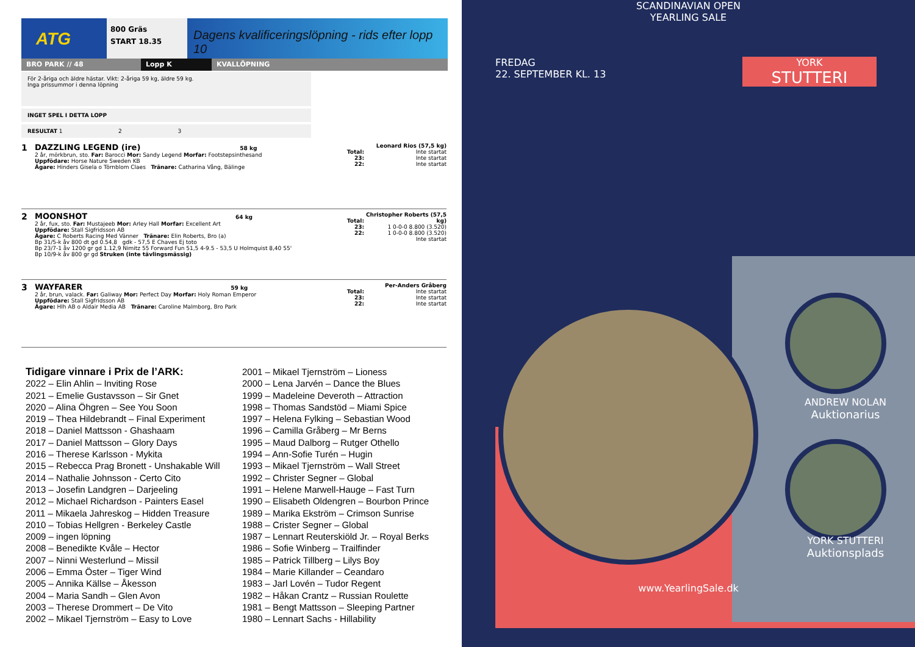ATG
800 Gräs
START 18.35
Dagens kvalificeringslöpning - rids efter lopp 10
BRO PARK // 48 Lopp K KVALLÖPNING
För 2-åriga och äldre hästar. Vikt: 2-åriga 59 kg, äldre 59 kg.
Inga prissummor i denna löpning
INGET SPEL I DETTA LOPP
RESULTAT 1 2 3
1 DAZZLING LEGEND (ire) 58 kg
2 år, mörkbrun, sto. Far: Barocci Mor: Sandy Legend Morfar: Footstepsinthesand
Uppfödare: Horse Nature Sweden KB
Ägare: Hinders Gisela o Törnblom Claes Tränare: Catharina Vång, Bälinge
Total:
23:
22:
Leonard Rios (57,5 kg)
Inte startat
Inte startat
Inte startat
2 MOONSHOT 64 kg
2 år, fux, sto. Far: Mustajeeb Mor: Arley Hall Morfar: Excellent Art
Uppfödare: Stall Sigfridsson AB
Ägare: C Roberts Racing Med Vänner Tränare: Elin Roberts, Bro (a)
Bp 31/5-k åv 800 dt gd 0.54,8 gdk - 57,5 E Chaves Ej toto
Bp 23/7-1 åv 1200 gr gd 1.12,9 Nimitz 55 Forward Fun 51,5 4-9.5 - 53,5 U Holmquist 8,40 55'
Bp 10/9-k åv 800 gr gd Struken (inte tävlingsmässig)
Total:
23:
22:
Christopher Roberts (57,5 kg)
1 0-0-0 8.800 (3.520)
1 0-0-0 8.800 (3.520)
Inte startat
3 WAYFARER 59 kg
2 år, brun, valack. Far: Galiway Mor: Perfect Day Morfar: Holy Roman Emperor
Uppfödare: Stall Sigfridsson AB
Ägare: Hlh AB o Aldair Media AB Tränare: Caroline Malmborg, Bro Park
Total:
23:
22:
Per-Anders Gråberg
Inte startat
Inte startat
Inte startat
Tidigare vinnare i Prix de l’ARK:
2022 – Elin Ahlin – Inviting Rose
2021 – Emelie Gustavsson – Sir Gnet
2020 – Alina Öhgren – See You Soon
2019 – Thea Hildebrandt – Final Experiment
2018 – Daniel Mattsson - Ghashaam
2017 – Daniel Mattsson – Glory Days
2016 – Therese Karlsson - Mykita
2015 – Rebecca Prag Bronett - Unshakable Will
2014 – Nathalie Johnsson - Certo Cito
2013 – Josefin Landgren – Darjeeling
2012 – Michael Richardson - Painters Easel
2011 – Mikaela Jahreskog – Hidden Treasure
2010 – Tobias Hellgren - Berkeley Castle
2009 – ingen löpning
2008 – Benedikte Kvåle – Hector
2007 – Ninni Westerlund – Missil
2006 – Emma Öster – Tiger Wind
2005 – Annika Källse – Åkesson
2004 – Maria Sandh – Glen Avon
2003 – Therese Drommert – De Vito
2002 – Mikael Tjernström – Easy to Love
2001 – Mikael Tjernström – Lioness
2000 – Lena Jarvén – Dance the Blues
1999 – Madeleine Deveroth – Attraction
1998 – Thomas Sandstöd – Miami Spice
1997 – Helena Fylking – Sebastian Wood
1996 – Camilla Gråberg – Mr Berns
1995 – Maud Dalborg – Rutger Othello
1994 – Ann-Sofie Turén – Hugin
1993 – Mikael Tjernström – Wall Street
1992 – Christer Segner – Global
1991 – Helene Marwell-Hauge – Fast Turn
1990 – Elisabeth Oldengren – Bourbon Prince
1989 – Marika Ekström – Crimson Sunrise
1988 – Crister Segner – Global
1987 – Lennart Reuterskiöld Jr. – Royal Berks
1986 – Sofie Winberg – Trailfinder
1985 – Patrick Tillberg – Lilys Boy
1984 – Marie Killander – Ceandaro
1983 – Jarl Lovén – Tudor Regent
1982 – Håkan Crantz – Russian Roulette
1981 – Bengt Mattsson – Sleeping Partner
1980 – Lennart Sachs - Hillability
SCANDINAVIAN OPEN
YEARLING SALE
FREDAG
22. SEPTEMBER KL. 13
YORK
STUTTERI
ANDREW NOLAN
Auktionarius
YORK STUTTERI
Auktionsplads
www.YearlingSale.dk